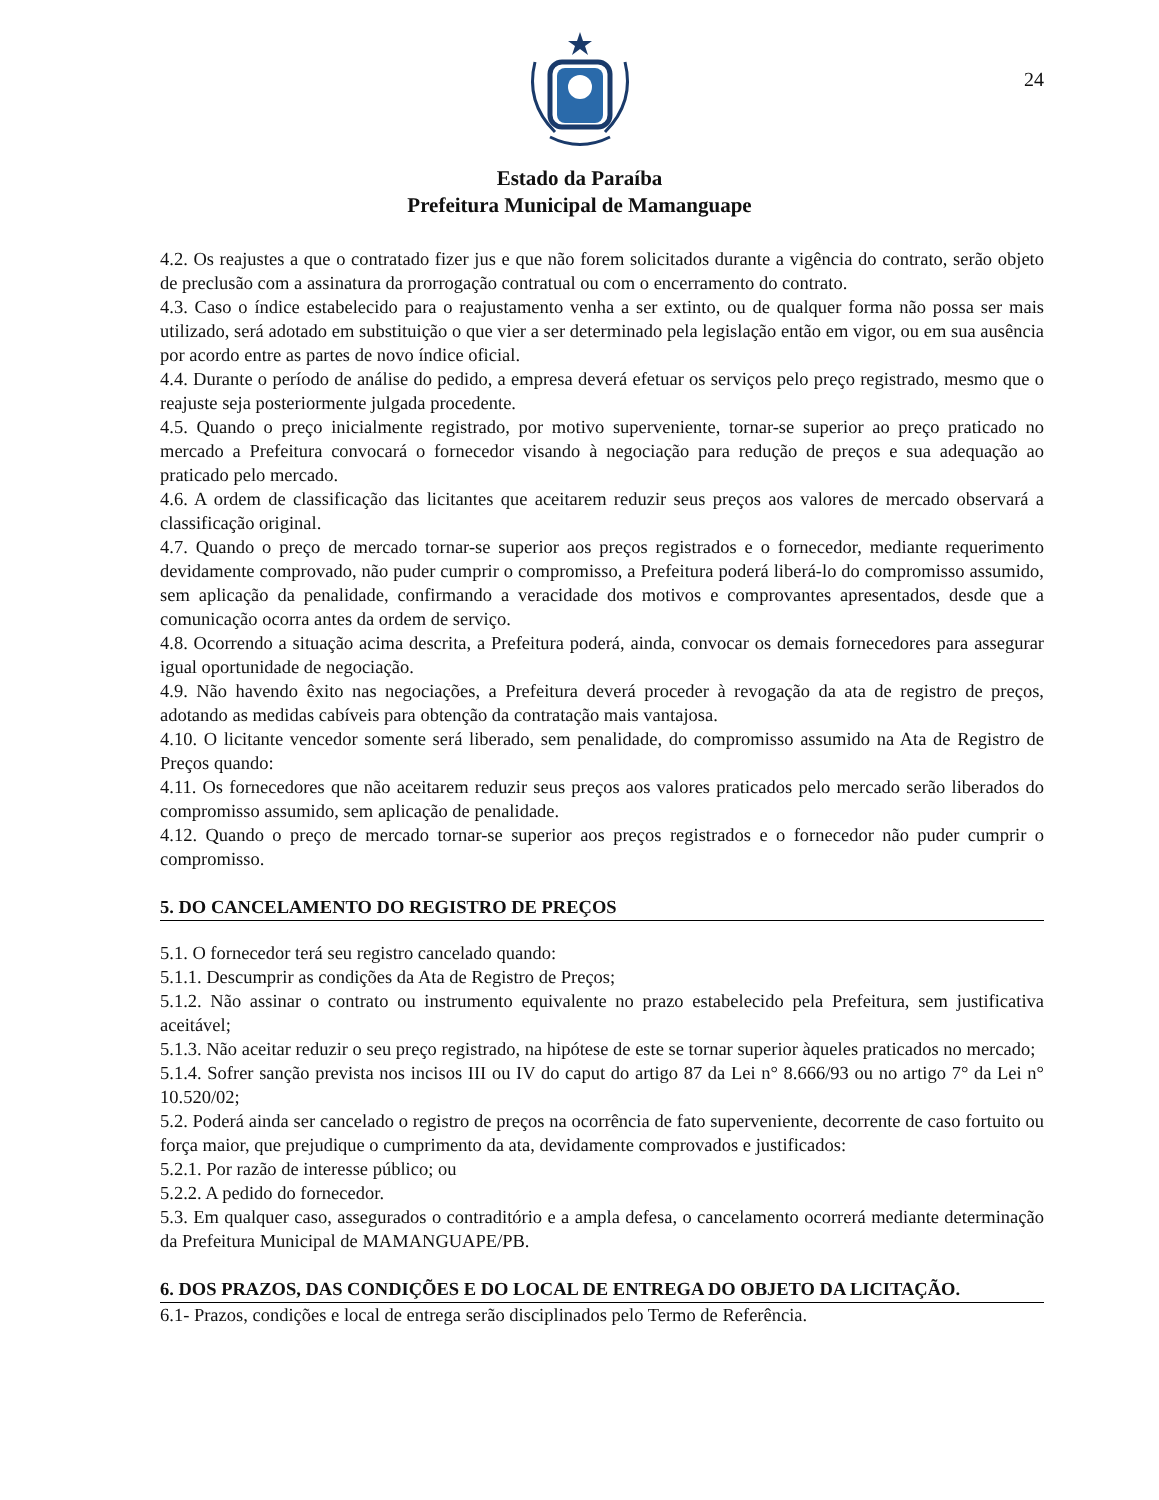24
Estado da Paraíba
Prefeitura Municipal de Mamanguape
4.2. Os reajustes a que o contratado fizer jus e que não forem solicitados durante a vigência do contrato, serão objeto de preclusão com a assinatura da prorrogação contratual ou com o encerramento do contrato.
4.3. Caso o índice estabelecido para o reajustamento venha a ser extinto, ou de qualquer forma não possa ser mais utilizado, será adotado em substituição o que vier a ser determinado pela legislação então em vigor, ou em sua ausência por acordo entre as partes de novo índice oficial.
4.4. Durante o período de análise do pedido, a empresa deverá efetuar os serviços pelo preço registrado, mesmo que o reajuste seja posteriormente julgada procedente.
4.5. Quando o preço inicialmente registrado, por motivo superveniente, tornar-se superior ao preço praticado no mercado a Prefeitura convocará o fornecedor visando à negociação para redução de preços e sua adequação ao praticado pelo mercado.
4.6. A ordem de classificação das licitantes que aceitarem reduzir seus preços aos valores de mercado observará a classificação original.
4.7. Quando o preço de mercado tornar-se superior aos preços registrados e o fornecedor, mediante requerimento devidamente comprovado, não puder cumprir o compromisso, a Prefeitura poderá liberá-lo do compromisso assumido, sem aplicação da penalidade, confirmando a veracidade dos motivos e comprovantes apresentados, desde que a comunicação ocorra antes da ordem de serviço.
4.8. Ocorrendo a situação acima descrita, a Prefeitura poderá, ainda, convocar os demais fornecedores para assegurar igual oportunidade de negociação.
4.9. Não havendo êxito nas negociações, a Prefeitura deverá proceder à revogação da ata de registro de preços, adotando as medidas cabíveis para obtenção da contratação mais vantajosa.
4.10. O licitante vencedor somente será liberado, sem penalidade, do compromisso assumido na Ata de Registro de Preços quando:
4.11. Os fornecedores que não aceitarem reduzir seus preços aos valores praticados pelo mercado serão liberados do compromisso assumido, sem aplicação de penalidade.
4.12. Quando o preço de mercado tornar-se superior aos preços registrados e o fornecedor não puder cumprir o compromisso.
5. DO CANCELAMENTO DO REGISTRO DE PREÇOS
5.1. O fornecedor terá seu registro cancelado quando:
5.1.1. Descumprir as condições da Ata de Registro de Preços;
5.1.2. Não assinar o contrato ou instrumento equivalente no prazo estabelecido pela Prefeitura, sem justificativa aceitável;
5.1.3. Não aceitar reduzir o seu preço registrado, na hipótese de este se tornar superior àqueles praticados no mercado;
5.1.4. Sofrer sanção prevista nos incisos III ou IV do caput do artigo 87 da Lei n° 8.666/93 ou no artigo 7° da Lei n° 10.520/02;
5.2. Poderá ainda ser cancelado o registro de preços na ocorrência de fato superveniente, decorrente de caso fortuito ou força maior, que prejudique o cumprimento da ata, devidamente comprovados e justificados:
5.2.1. Por razão de interesse público; ou
5.2.2. A pedido do fornecedor.
5.3. Em qualquer caso, assegurados o contraditório e a ampla defesa, o cancelamento ocorrerá mediante determinação da Prefeitura Municipal de MAMANGUAPE/PB.
6. DOS PRAZOS, DAS CONDIÇÕES E DO LOCAL DE ENTREGA DO OBJETO DA LICITAÇÃO.
6.1- Prazos, condições e local de entrega serão disciplinados pelo Termo de Referência.